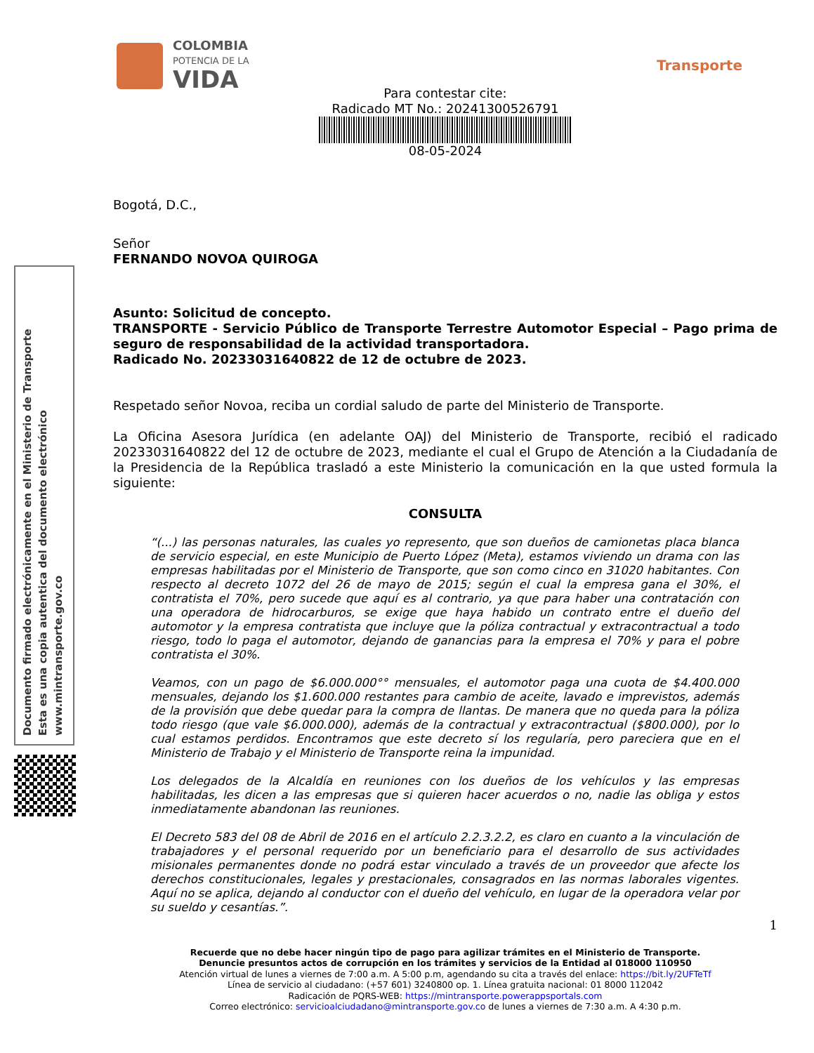Documento firmado electrónicamente en el Ministerio de Transporte
Esta es una copia autentica del documento electrónico
www.mintransporte.gov.co
COLOMBIA
POTENCIA DE LA
VIDA
Transporte
Para contestar cite:
Radicado MT No.: 20241300526791
08-05-2024
Bogotá, D.C.,
Señor
FERNANDO NOVOA QUIROGA
Asunto: Solicitud de concepto.
TRANSPORTE - Servicio Público de Transporte Terrestre Automotor Especial – Pago prima de seguro de responsabilidad de la actividad transportadora.
Radicado No. 20233031640822 de 12 de octubre de 2023.
Respetado señor Novoa, reciba un cordial saludo de parte del Ministerio de Transporte.
La Oficina Asesora Jurídica (en adelante OAJ) del Ministerio de Transporte, recibió el radicado 20233031640822 del 12 de octubre de 2023, mediante el cual el Grupo de Atención a la Ciudadanía de la Presidencia de la República trasladó a este Ministerio la comunicación en la que usted formula la siguiente:
CONSULTA
“(...) las personas naturales, las cuales yo represento, que son dueños de camionetas placa blanca de servicio especial, en este Municipio de Puerto López (Meta), estamos viviendo un drama con las empresas habilitadas por el Ministerio de Transporte, que son como cinco en 31020 habitantes. Con respecto al decreto 1072 del 26 de mayo de 2015; según el cual la empresa gana el 30%, el contratista el 70%, pero sucede que aquí es al contrario, ya que para haber una contratación con una operadora de hidrocarburos, se exige que haya habido un contrato entre el dueño del automotor y la empresa contratista que incluye que la póliza contractual y extracontractual a todo riesgo, todo lo paga el automotor, dejando de ganancias para la empresa el 70% y para el pobre contratista el 30%.
Veamos, con un pago de $6.000.000°° mensuales, el automotor paga una cuota de $4.400.000 mensuales, dejando los $1.600.000 restantes para cambio de aceite, lavado e imprevistos, además de la provisión que debe quedar para la compra de llantas. De manera que no queda para la póliza todo riesgo (que vale $6.000.000), además de la contractual y extracontractual ($800.000), por lo cual estamos perdidos. Encontramos que este decreto sí los regularía, pero pareciera que en el Ministerio de Trabajo y el Ministerio de Transporte reina la impunidad.
Los delegados de la Alcaldía en reuniones con los dueños de los vehículos y las empresas habilitadas, les dicen a las empresas que si quieren hacer acuerdos o no, nadie las obliga y estos inmediatamente abandonan las reuniones.
El Decreto 583 del 08 de Abril de 2016 en el artículo 2.2.3.2.2, es claro en cuanto a la vinculación de trabajadores y el personal requerido por un beneficiario para el desarrollo de sus actividades misionales permanentes donde no podrá estar vinculado a través de un proveedor que afecte los derechos constitucionales, legales y prestacionales, consagrados en las normas laborales vigentes. Aquí no se aplica, dejando al conductor con el dueño del vehículo, en lugar de la operadora velar por su sueldo y cesantías.”.
1
Recuerde que no debe hacer ningún tipo de pago para agilizar trámites en el Ministerio de Transporte.
Denuncie presuntos actos de corrupción en los trámites y servicios de la Entidad al 018000 110950
Atención virtual de lunes a viernes de 7:00 a.m. A 5:00 p.m, agendando su cita a través del enlace: https://bit.ly/2UFTeTf
Línea de servicio al ciudadano: (+57 601) 3240800 op. 1. Línea gratuita nacional: 01 8000 112042
Radicación de PQRS-WEB: https://mintransporte.powerappsportals.com
Correo electrónico: servicioalciudadano@mintransporte.gov.co de lunes a viernes de 7:30 a.m. A 4:30 p.m.